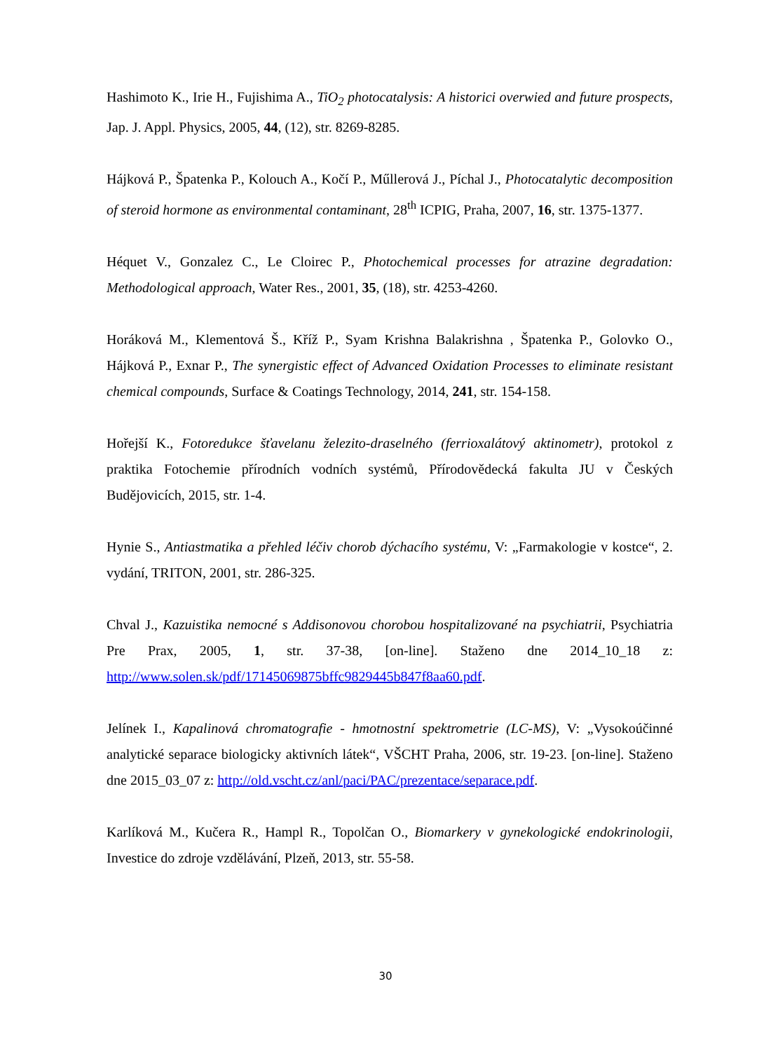Hashimoto K., Irie H., Fujishima A., TiO<sub>2</sub> photocatalysis: A historici overwied and future prospects, Jap. J. Appl. Physics, 2005, 44, (12), str. 8269-8285.
Hájková P., Špatenka P., Kolouch A., Kočí P., Műllerová J., Píchal J., Photocatalytic decomposition of steroid hormone as environmental contaminant, 28<sup>th</sup> ICPIG, Praha, 2007, 16, str. 1375-1377.
Héquet V., Gonzalez C., Le Cloirec P., Photochemical processes for atrazine degradation: Methodological approach, Water Res., 2001, 35, (18), str. 4253-4260.
Horáková M., Klementová Š., Kříž P., Syam Krishna Balakrishna , Špatenka P., Golovko O., Hájková P., Exnar P., The synergistic effect of Advanced Oxidation Processes to eliminate resistant chemical compounds, Surface & Coatings Technology, 2014, 241, str. 154-158.
Hořejší K., Fotoredukce šťavelanu železito-draselného (ferrioxalátový aktinometr), protokol z praktika Fotochemie přírodních vodních systémů, Přírodovědecká fakulta JU v Českých Budějovicích, 2015, str. 1-4.
Hynie S., Antiastmatika a přehled léčiv chorob dýchacího systému, V: „Farmakologie v kostce“, 2. vydání, TRITON, 2001, str. 286-325.
Chval J., Kazuistika nemocné s Addisonovou chorobou hospitalizované na psychiatrii, Psychiatria Pre Prax, 2005, 1, str. 37-38, [on-line]. Staženo dne 2014_10_18 z: http://www.solen.sk/pdf/17145069875bffc9829445b847f8aa60.pdf.
Jelínek I., Kapalinová chromatografie - hmotnostní spektrometrie (LC-MS), V: „Vysokoúčinné analytické separace biologicky aktivních látek“, VŠCHT Praha, 2006, str. 19-23. [on-line]. Staženo dne 2015_03_07 z: http://old.vscht.cz/anl/paci/PAC/prezentace/separace.pdf.
Karlíková M., Kučera R., Hampl R., Topolčan O., Biomarkery v gynekologické endokrinologii, Investice do zdroje vzdělávání, Plzeň, 2013, str. 55-58.
30